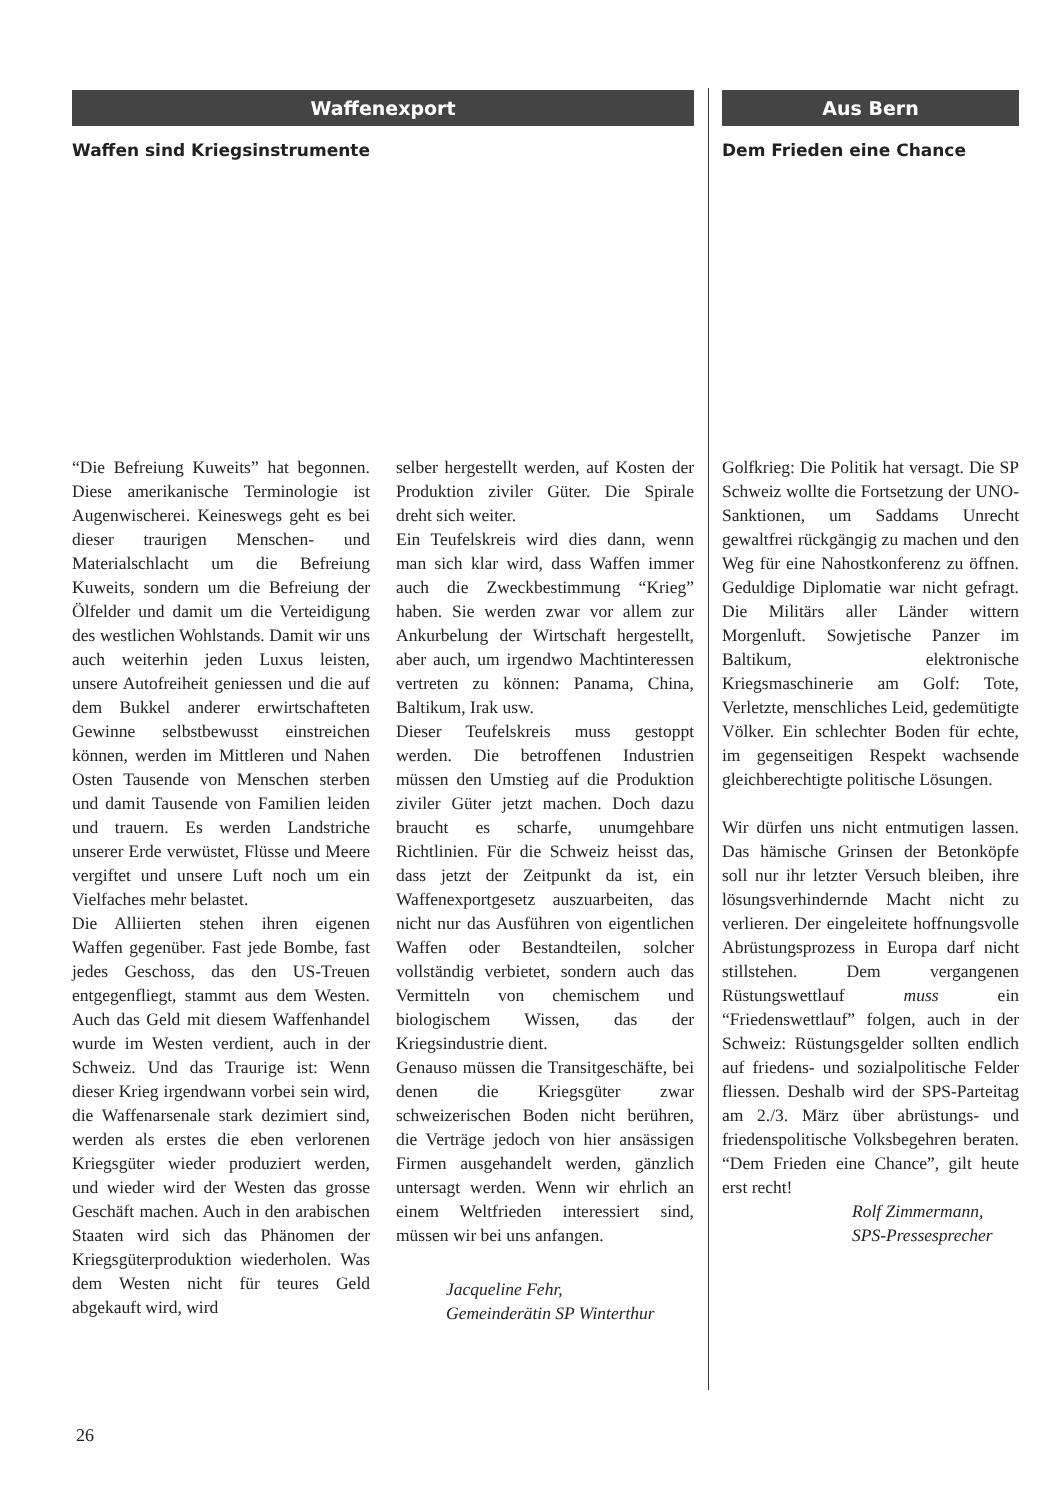Waffenexport
Waffen sind Kriegsinstrumente
Aus Bern
Dem Frieden eine Chance
“Die Befreiung Kuweits” hat begonnen. Diese amerikanische Terminologie ist Augenwischerei. Keineswegs geht es bei dieser traurigen Menschen- und Materialschlacht um die Befreiung Kuweits, sondern um die Befreiung der Ölfelder und damit um die Verteidigung des westlichen Wohlstands. Damit wir uns auch weiterhin jeden Luxus leisten, unsere Autofreiheit geniessen und die auf dem Bukkel anderer erwirtschafteten Gewinne selbstbewusst einstreichen können, werden im Mittleren und Nahen Osten Tausende von Menschen sterben und damit Tausende von Familien leiden und trauern. Es werden Landstriche unserer Erde verwüstet, Flüsse und Meere vergiftet und unsere Luft noch um ein Vielfaches mehr belastet.
Die Alliierten stehen ihren eigenen Waffen gegenüber. Fast jede Bombe, fast jedes Geschoss, das den US-Treuen entgegenfliegt, stammt aus dem Westen. Auch das Geld mit diesem Waffenhandel wurde im Westen verdient, auch in der Schweiz. Und das Traurige ist: Wenn dieser Krieg irgendwann vorbei sein wird, die Waffenarsenale stark dezimiert sind, werden als erstes die eben verlorenen Kriegsgüter wieder produziert werden, und wieder wird der Westen das grosse Geschäft machen. Auch in den arabischen Staaten wird sich das Phänomen der Kriegsgüterproduktion wiederholen. Was dem Westen nicht für teures Geld abgekauft wird, wird
selber hergestellt werden, auf Kosten der Produktion ziviler Güter. Die Spirale dreht sich weiter.
Ein Teufelskreis wird dies dann, wenn man sich klar wird, dass Waffen immer auch die Zweckbestimmung “Krieg” haben. Sie werden zwar vor allem zur Ankurbelung der Wirtschaft hergestellt, aber auch, um irgendwo Machtinteressen vertreten zu können: Panama, China, Baltikum, Irak usw.
Dieser Teufelskreis muss gestoppt werden. Die betroffenen Industrien müssen den Umstieg auf die Produktion ziviler Güter jetzt machen. Doch dazu braucht es scharfe, unumgehbare Richtlinien. Für die Schweiz heisst das, dass jetzt der Zeitpunkt da ist, ein Waffenexportgesetz auszuarbeiten, das nicht nur das Ausführen von eigentlichen Waffen oder Bestandteilen, solcher vollständig verbietet, sondern auch das Vermitteln von chemischem und biologischem Wissen, das der Kriegsindustrie dient.
Genauso müssen die Transitgeschäfte, bei denen die Kriegsgüter zwar schweizerischen Boden nicht berühren, die Verträge jedoch von hier ansässigen Firmen ausgehandelt werden, gänzlich untersagt werden. Wenn wir ehrlich an einem Weltfrieden interessiert sind, müssen wir bei uns anfangen.
Jacqueline Fehr,
Gemeinderätin SP Winterthur
Golfkrieg: Die Politik hat versagt. Die SP Schweiz wollte die Fortsetzung der UNO-Sanktionen, um Saddams Unrecht gewaltfrei rückgängig zu machen und den Weg für eine Nahostkonferenz zu öffnen. Geduldige Diplomatie war nicht gefragt. Die Militärs aller Länder wittern Morgenluft. Sowjetische Panzer im Baltikum, elektronische Kriegsmaschinerie am Golf: Tote, Verletzte, menschliches Leid, gedemütigte Völker. Ein schlechter Boden für echte, im gegenseitigen Respekt wachsende gleichberechtigte politische Lösungen.
Wir dürfen uns nicht entmutigen lassen. Das hämische Grinsen der Betonköpfe soll nur ihr letzter Versuch bleiben, ihre lösungsverhindernde Macht nicht zu verlieren. Der eingeleitete hoffnungsvolle Abrüstungsprozess in Europa darf nicht stillstehen. Dem vergangenen Rüstungswettlauf muss ein “Friedenswettlauf” folgen, auch in der Schweiz: Rüstungsgelder sollten endlich auf friedens- und sozialpolitische Felder fliessen. Deshalb wird der SPS-Parteitag am 2./3. März über abrüstungs- und friedenspolitische Volksbegehren beraten. “Dem Frieden eine Chance”, gilt heute erst recht!
Rolf Zimmermann,
SPS-Pressesprecher
26